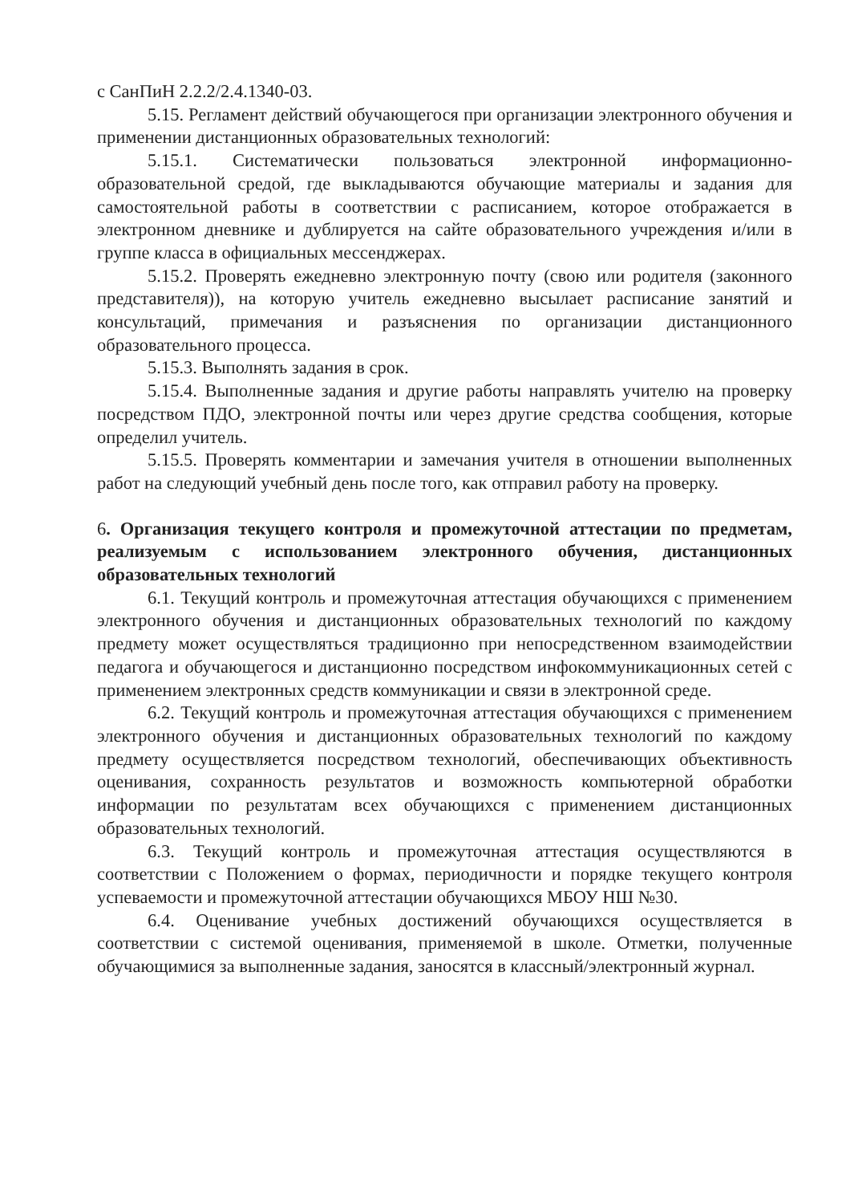с СанПиН 2.2.2/2.4.1340-03.
5.15. Регламент действий обучающегося при организации электронного обучения и применении дистанционных образовательных технологий:
5.15.1. Систематически пользоваться электронной информационно-образовательной средой, где выкладываются обучающие материалы и задания для самостоятельной работы в соответствии с расписанием, которое отображается в электронном дневнике и дублируется на сайте образовательного учреждения и/или в группе класса в официальных мессенджерах.
5.15.2. Проверять ежедневно электронную почту (свою или родителя (законного представителя)), на которую учитель ежедневно высылает расписание занятий и консультаций, примечания и разъяснения по организации дистанционного образовательного процесса.
5.15.3. Выполнять задания в срок.
5.15.4. Выполненные задания и другие работы направлять учителю на проверку посредством ПДО, электронной почты или через другие средства сообщения, которые определил учитель.
5.15.5. Проверять комментарии и замечания учителя в отношении выполненных работ на следующий учебный день после того, как отправил работу на проверку.
6. Организация текущего контроля и промежуточной аттестации по предметам, реализуемым с использованием электронного обучения, дистанционных образовательных технологий
6.1. Текущий контроль и промежуточная аттестация обучающихся с применением электронного обучения и дистанционных образовательных технологий по каждому предмету может осуществляться традиционно при непосредственном взаимодействии педагога и обучающегося и дистанционно посредством инфокоммуникационных сетей с применением электронных средств коммуникации и связи в электронной среде.
6.2. Текущий контроль и промежуточная аттестация обучающихся с применением электронного обучения и дистанционных образовательных технологий по каждому предмету осуществляется посредством технологий, обеспечивающих объективность оценивания, сохранность результатов и возможность компьютерной обработки информации по результатам всех обучающихся с применением дистанционных образовательных технологий.
6.3. Текущий контроль и промежуточная аттестация осуществляются в соответствии с Положением о формах, периодичности и порядке текущего контроля успеваемости и промежуточной аттестации обучающихся МБОУ НШ №30.
6.4. Оценивание учебных достижений обучающихся осуществляется в соответствии с системой оценивания, применяемой в школе. Отметки, полученные обучающимися за выполненные задания, заносятся в классный/электронный журнал.